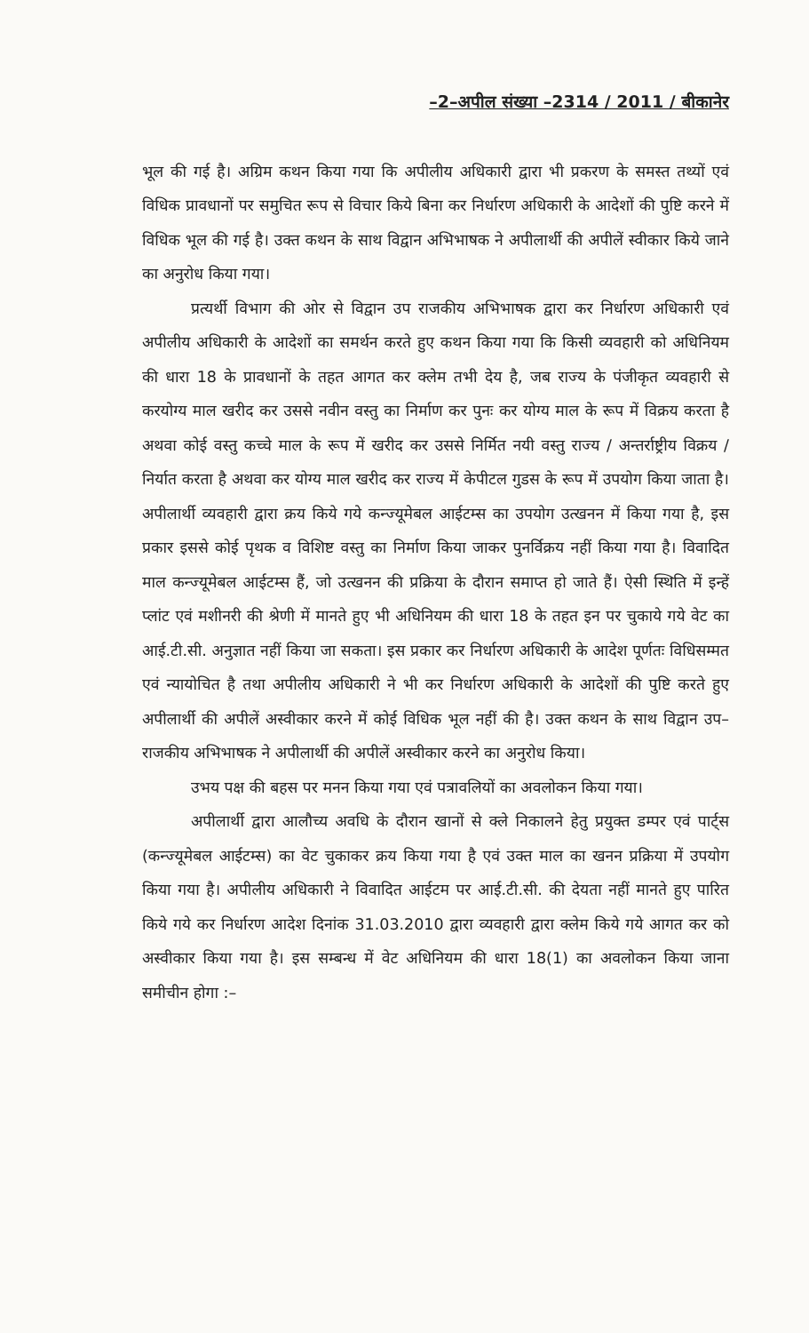–2–अपील संख्या –2314 / 2011 / बीकानेर
भूल की गई है। अग्रिम कथन किया गया कि अपीलीय अधिकारी द्वारा भी प्रकरण के समस्त तथ्यों एवं विधिक प्रावधानों पर समुचित रूप से विचार किये बिना कर निर्धारण अधिकारी के आदेशों की पुष्टि करने में विधिक भूल की गई है। उक्त कथन के साथ विद्वान अभिभाषक ने अपीलार्थी की अपीलें स्वीकार किये जाने का अनुरोध किया गया।
प्रत्यर्थी विभाग की ओर से विद्वान उप राजकीय अभिभाषक द्वारा कर निर्धारण अधिकारी एवं अपीलीय अधिकारी के आदेशों का समर्थन करते हुए कथन किया गया कि किसी व्यवहारी को अधिनियम की धारा 18 के प्रावधानों के तहत आगत कर क्लेम तभी देय है, जब राज्य के पंजीकृत व्यवहारी से करयोग्य माल खरीद कर उससे नवीन वस्तु का निर्माण कर पुनः कर योग्य माल के रूप में विक्रय करता है अथवा कोई वस्तु कच्चे माल के रूप में खरीद कर उससे निर्मित नयी वस्तु राज्य / अन्तर्राष्ट्रीय विक्रय / निर्यात करता है अथवा कर योग्य माल खरीद कर राज्य में केपीटल गुडस के रूप में उपयोग किया जाता है। अपीलार्थी व्यवहारी द्वारा क्रय किये गये कन्ज्यूमेबल आईटम्स का उपयोग उत्खनन में किया गया है, इस प्रकार इससे कोई पृथक व विशिष्ट वस्तु का निर्माण किया जाकर पुनर्विक्रय नहीं किया गया है। विवादित माल कन्ज्यूमेबल आईटम्स हैं, जो उत्खनन की प्रक्रिया के दौरान समाप्त हो जाते हैं। ऐसी स्थिति में इन्हें प्लांट एवं मशीनरी की श्रेणी में मानते हुए भी अधिनियम की धारा 18 के तहत इन पर चुकाये गये वेट का आई.टी.सी. अनुज्ञात नहीं किया जा सकता। इस प्रकार कर निर्धारण अधिकारी के आदेश पूर्णतः विधिसम्मत एवं न्यायोचित है तथा अपीलीय अधिकारी ने भी कर निर्धारण अधिकारी के आदेशों की पुष्टि करते हुए अपीलार्थी की अपीलें अस्वीकार करने में कोई विधिक भूल नहीं की है। उक्त कथन के साथ विद्वान उप–राजकीय अभिभाषक ने अपीलार्थी की अपीलें अस्वीकार करने का अनुरोध किया।
उभय पक्ष की बहस पर मनन किया गया एवं पत्रावलियों का अवलोकन किया गया।
अपीलार्थी द्वारा आलौच्य अवधि के दौरान खानों से क्ले निकालने हेतु प्रयुक्त डम्पर एवं पार्ट्स (कन्ज्यूमेबल आईटम्स) का वेट चुकाकर क्रय किया गया है एवं उक्त माल का खनन प्रक्रिया में उपयोग किया गया है। अपीलीय अधिकारी ने विवादित आईटम पर आई.टी.सी. की देयता नहीं मानते हुए पारित किये गये कर निर्धारण आदेश दिनांक 31.03.2010 द्वारा व्यवहारी द्वारा क्लेम किये गये आगत कर को अस्वीकार किया गया है। इस सम्बन्ध में वेट अधिनियम की धारा 18(1) का अवलोकन किया जाना समीचीन होगा :–